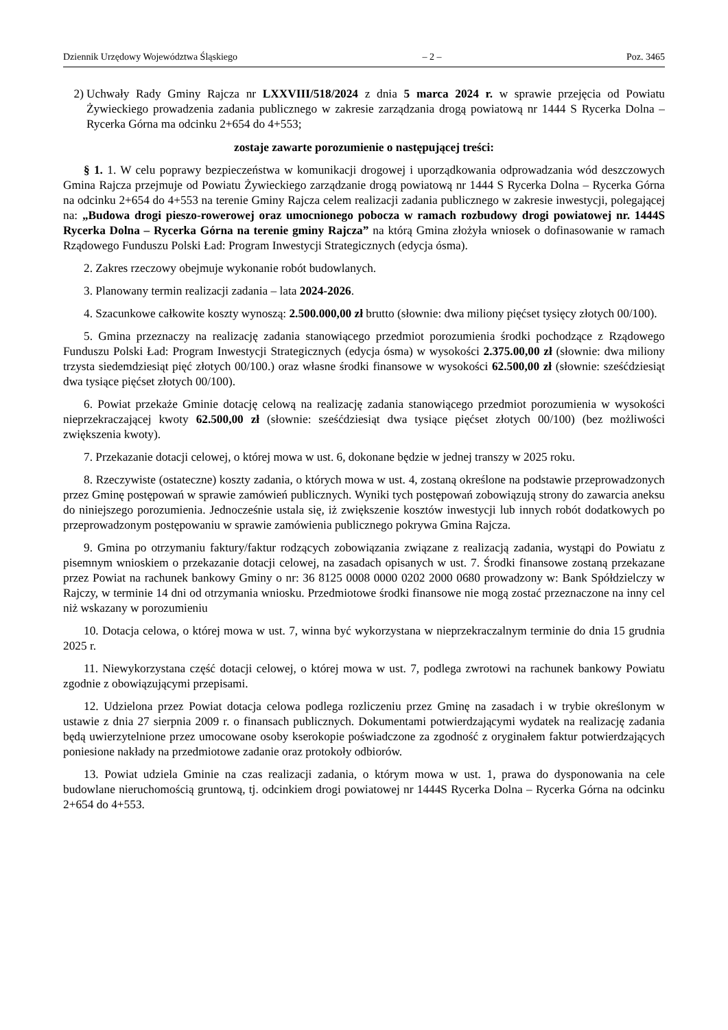Dziennik Urzędowy Województwa Śląskiego – 2 – Poz. 3465
2) Uchwały Rady Gminy Rajcza nr LXXVIII/518/2024 z dnia 5 marca 2024 r. w sprawie przejęcia od Powiatu Żywieckiego prowadzenia zadania publicznego w zakresie zarządzania drogą powiatową nr 1444 S Rycerka Dolna – Rycerka Górna ma odcinku 2+654 do 4+553;
zostaje zawarte porozumienie o następującej treści:
§ 1. 1. W celu poprawy bezpieczeństwa w komunikacji drogowej i uporządkowania odprowadzania wód deszczowych Gmina Rajcza przejmuje od Powiatu Żywieckiego zarządzanie drogą powiatową nr 1444 S Rycerka Dolna – Rycerka Górna na odcinku 2+654 do 4+553 na terenie Gminy Rajcza celem realizacji zadania publicznego w zakresie inwestycji, polegającej na: „Budowa drogi pieszo-rowerowej oraz umocnionego pobocza w ramach rozbudowy drogi powiatowej nr. 1444S Rycerka Dolna – Rycerka Górna na terenie gminy Rajcza” na którą Gmina złożyła wniosek o dofinasowanie w ramach Rządowego Funduszu Polski Ład: Program Inwestycji Strategicznych (edycja ósma).
2. Zakres rzeczowy obejmuje wykonanie robót budowlanych.
3. Planowany termin realizacji zadania – lata 2024-2026.
4. Szacunkowe całkowite koszty wynoszą: 2.500.000,00 zł brutto (słownie: dwa miliony pięćset tysięcy złotych 00/100).
5. Gmina przeznaczy na realizację zadania stanowiącego przedmiot porozumienia środki pochodzące z Rządowego Funduszu Polski Ład: Program Inwestycji Strategicznych (edycja ósma) w wysokości 2.375.00,00 zł (słownie: dwa miliony trzysta siedemdziesiąt pięć złotych 00/100.) oraz własne środki finansowe w wysokości 62.500,00 zł (słownie: sześćdziesiąt dwa tysiące pięćset złotych 00/100).
6. Powiat przekaże Gminie dotację celową na realizację zadania stanowiącego przedmiot porozumienia w wysokości nieprzekraczającej kwoty 62.500,00 zł (słownie: sześćdziesiąt dwa tysiące pięćset złotych 00/100) (bez możliwości zwiększenia kwoty).
7. Przekazanie dotacji celowej, o której mowa w ust. 6, dokonane będzie w jednej transzy w 2025 roku.
8. Rzeczywiste (ostateczne) koszty zadania, o których mowa w ust. 4, zostaną określone na podstawie przeprowadzonych przez Gminę postępowań w sprawie zamówień publicznych. Wyniki tych postępowań zobowiązują strony do zawarcia aneksu do niniejszego porozumienia. Jednocześnie ustala się, iż zwiększenie kosztów inwestycji lub innych robót dodatkowych po przeprowadzonym postępowaniu w sprawie zamówienia publicznego pokrywa Gmina Rajcza.
9. Gmina po otrzymaniu faktury/faktur rodzących zobowiązania związane z realizacją zadania, wystąpi do Powiatu z pisemnym wnioskiem o przekazanie dotacji celowej, na zasadach opisanych w ust. 7. Środki finansowe zostaną przekazane przez Powiat na rachunek bankowy Gminy o nr: 36 8125 0008 0000 0202 2000 0680 prowadzony w: Bank Spółdzielczy w Rajczy, w terminie 14 dni od otrzymania wniosku. Przedmiotowe środki finansowe nie mogą zostać przeznaczone na inny cel niż wskazany w porozumieniu
10. Dotacja celowa, o której mowa w ust. 7, winna być wykorzystana w nieprzekraczalnym terminie do dnia 15 grudnia 2025 r.
11. Niewykorzystana część dotacji celowej, o której mowa w ust. 7, podlega zwrotowi na rachunek bankowy Powiatu zgodnie z obowiązującymi przepisami.
12. Udzielona przez Powiat dotacja celowa podlega rozliczeniu przez Gminę na zasadach i w trybie określonym w ustawie z dnia 27 sierpnia 2009 r. o finansach publicznych. Dokumentami potwierdzającymi wydatek na realizację zadania będą uwierzytelnione przez umocowane osoby kserokopie poświadczone za zgodność z oryginałem faktur potwierdzających poniesione nakłady na przedmiotowe zadanie oraz protokoły odbiorów.
13. Powiat udziela Gminie na czas realizacji zadania, o którym mowa w ust. 1, prawa do dysponowania na cele budowlane nieruchomością gruntową, tj. odcinkiem drogi powiatowej nr 1444S Rycerka Dolna – Rycerka Górna na odcinku 2+654 do 4+553.